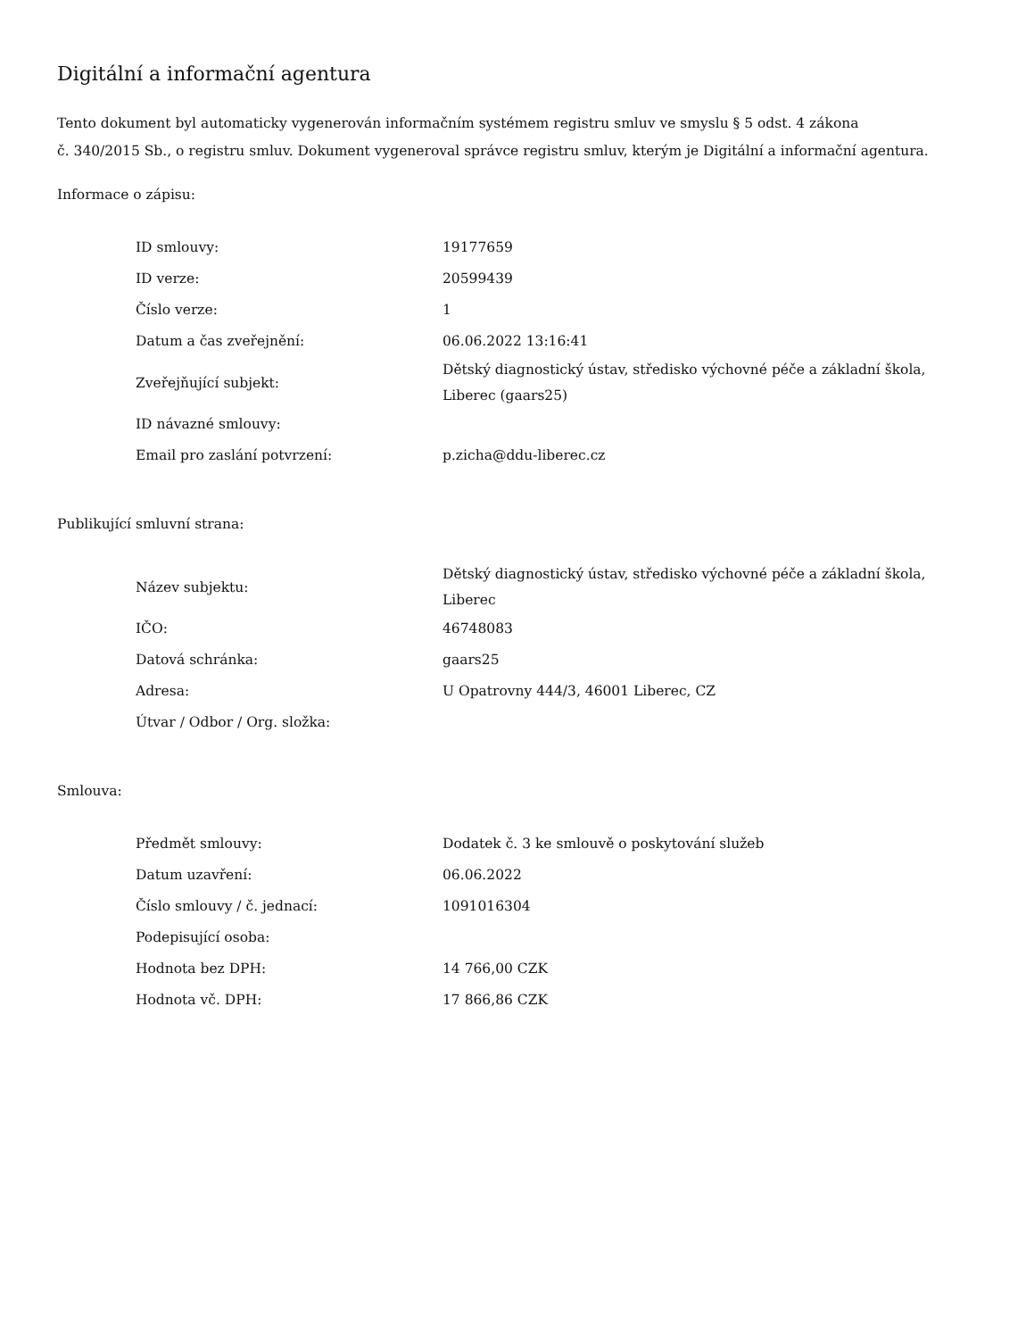Digitální a informační agentura
Tento dokument byl automaticky vygenerován informačním systémem registru smluv ve smyslu § 5 odst. 4 zákona
č. 340/2015 Sb., o registru smluv. Dokument vygeneroval správce registru smluv, kterým je Digitální a informační agentura.
Informace o zápisu:
| ID smlouvy: | 19177659 |
| ID verze: | 20599439 |
| Číslo verze: | 1 |
| Datum a čas zveřejnění: | 06.06.2022 13:16:41 |
| Zveřejňující subjekt: | Dětský diagnostický ústav, středisko výchovné péče a základní škola, Liberec (gaars25) |
| ID návazné smlouvy: | |
| Email pro zaslání potvrzení: | p.zicha@ddu-liberec.cz |
Publikující smluvní strana:
| Název subjektu: | Dětský diagnostický ústav, středisko výchovné péče a základní škola, Liberec |
| IČO: | 46748083 |
| Datová schránka: | gaars25 |
| Adresa: | U Opatrovny 444/3, 46001 Liberec, CZ |
| Útvar / Odbor / Org. složka: | |
Smlouva:
| Předmět smlouvy: | Dodatek č. 3 ke smlouvě o poskytování služeb |
| Datum uzavření: | 06.06.2022 |
| Číslo smlouvy / č. jednací: | 1091016304 |
| Podepisující osoba: | |
| Hodnota bez DPH: | 14 766,00 CZK |
| Hodnota vč. DPH: | 17 866,86 CZK |